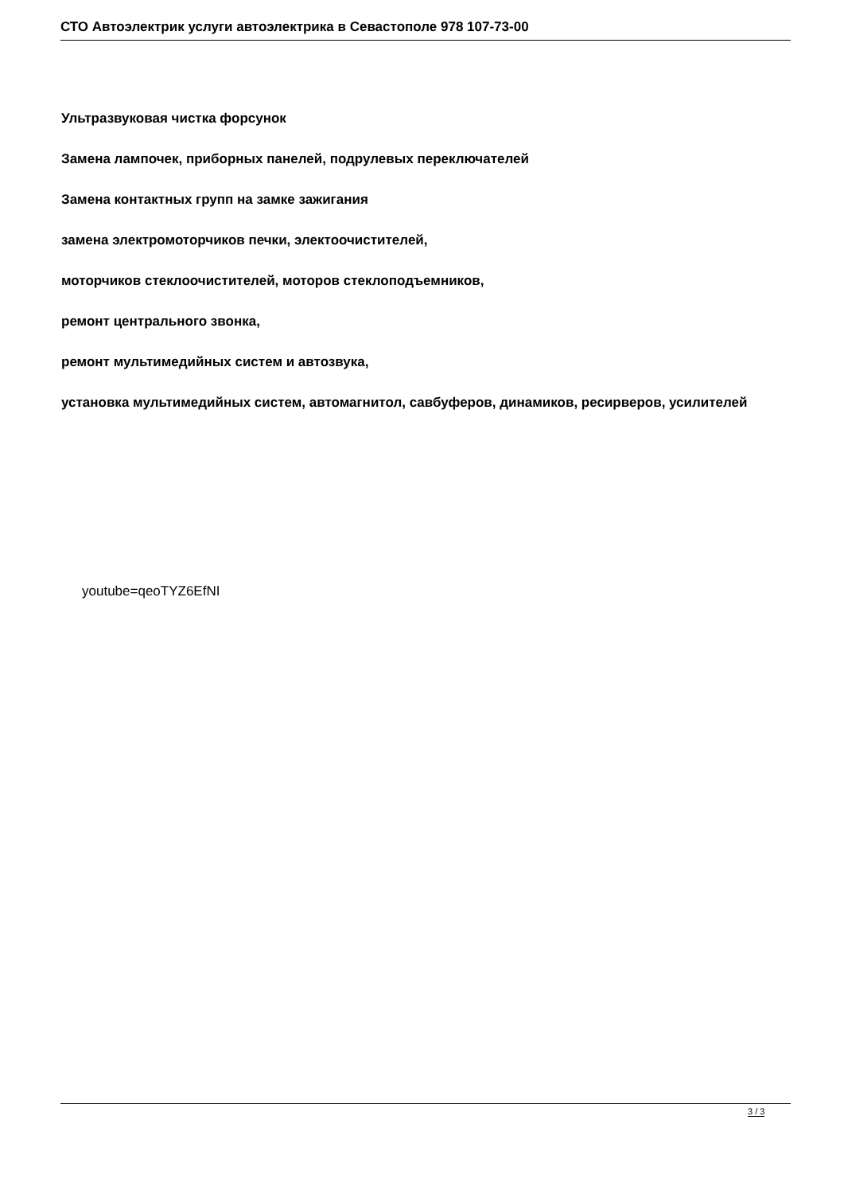СТО Автоэлектрик услуги автоэлектрика в Севастополе 978 107-73-00
Ультразвуковая чистка форсунок
Замена лампочек, приборных панелей, подрулевых переключателей
Замена контактных групп на замке зажигания
замена электромоторчиков печки, электоочистителей,
моторчиков стеклоочистителей, моторов стеклоподъемников,
ремонт центрального звонка,
ремонт мультимедийных систем и автозвука,
установка мультимедийных систем, автомагнитол, савбуферов, динамиков, ресирверов, усилителей
youtube=qeoTYZ6EfNI
3 / 3